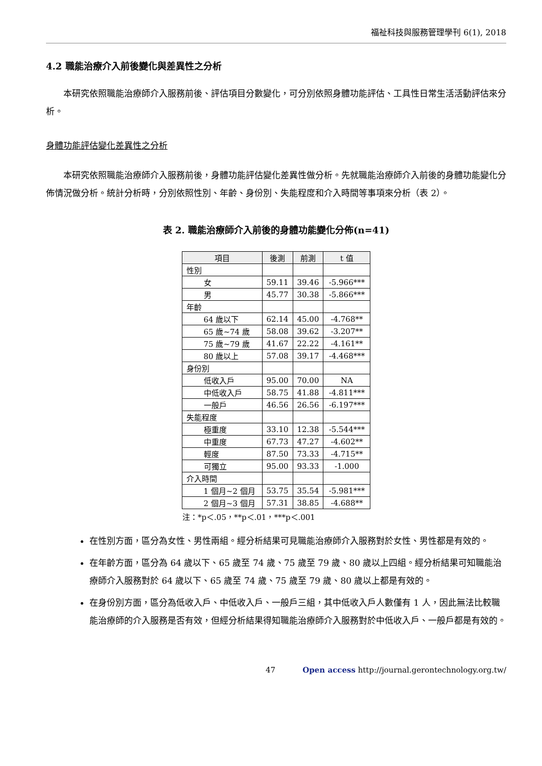福祉科技與服務管理學刊 6(1), 2018
4.2 職能治療介入前後變化與差異性之分析
本研究依照職能治療師介入服務前後、評估項目分數變化，可分別依照身體功能評估、工具性日常生活活動評估來分析。
身體功能評估變化差異性之分析
本研究依照職能治療師介入服務前後，身體功能評估變化差異性做分析。先就職能治療師介入前後的身體功能變化分佈情況做分析。統計分析時，分別依照性別、年齡、身份別、失能程度和介入時間等事項來分析（表 2）。
表 2. 職能治療師介入前後的身體功能變化分佈(n=41)
| 項目 | 後測 | 前測 | t 值 |
| --- | --- | --- | --- |
| 性別 | | | |
| 女 | 59.11 | 39.46 | -5.966*** |
| 男 | 45.77 | 30.38 | -5.866*** |
| 年齡 | | | |
| 64 歲以下 | 62.14 | 45.00 | -4.768** |
| 65 歲~74 歲 | 58.08 | 39.62 | -3.207** |
| 75 歲~79 歲 | 41.67 | 22.22 | -4.161** |
| 80 歲以上 | 57.08 | 39.17 | -4.468*** |
| 身份別 | | | |
| 低收入戶 | 95.00 | 70.00 | NA |
| 中低收入戶 | 58.75 | 41.88 | -4.811*** |
| 一般戶 | 46.56 | 26.56 | -6.197*** |
| 失能程度 | | | |
| 極重度 | 33.10 | 12.38 | -5.544*** |
| 中重度 | 67.73 | 47.27 | -4.602** |
| 輕度 | 87.50 | 73.33 | -4.715** |
| 可獨立 | 95.00 | 93.33 | -1.000 |
| 介入時間 | | | |
| 1 個月~2 個月 | 53.75 | 35.54 | -5.981*** |
| 2 個月~3 個月 | 57.31 | 38.85 | -4.688** |
注：*p＜.05，**p＜.01，***p＜.001
在性別方面，區分為女性、男性兩組。經分析結果可見職能治療師介入服務對於女性、男性都是有效的。
在年齡方面，區分為 64 歲以下、65 歲至 74 歲、75 歲至 79 歲、80 歲以上四組。經分析結果可知職能治療師介入服務對於 64 歲以下、65 歲至 74 歲、75 歲至 79 歲、80 歲以上都是有效的。
在身份別方面，區分為低收入戶、中低收入戶、一般戶三組，其中低收入戶人數僅有 1 人，因此無法比較職能治療師的介入服務是否有效，但經分析結果得知職能治療師介入服務對於中低收入戶、一般戶都是有效的。
47 Open access http://journal.gerontechnology.org.tw/